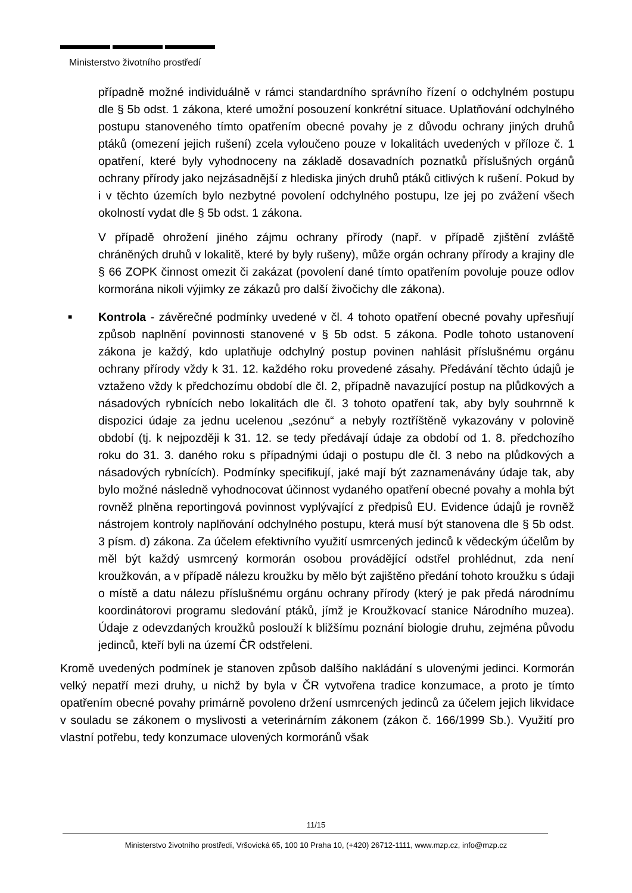Ministerstvo životního prostředí
případně možné individuálně v rámci standardního správního řízení o odchylném postupu dle § 5b odst. 1 zákona, které umožní posouzení konkrétní situace. Uplatňování odchylného postupu stanoveného tímto opatřením obecné povahy je z důvodu ochrany jiných druhů ptáků (omezení jejich rušení) zcela vyloučeno pouze v lokalitách uvedených v příloze č. 1 opatření, které byly vyhodnoceny na základě dosavadních poznatků příslušných orgánů ochrany přírody jako nejzásadnější z hlediska jiných druhů ptáků citlivých k rušení. Pokud by i v těchto územích bylo nezbytné povolení odchylného postupu, lze jej po zvážení všech okolností vydat dle § 5b odst. 1 zákona.
V případě ohrožení jiného zájmu ochrany přírody (např. v případě zjištění zvláště chráněných druhů v lokalitě, které by byly rušeny), může orgán ochrany přírody a krajiny dle § 66 ZOPK činnost omezit či zakázat (povolení dané tímto opatřením povoluje pouze odlov kormorána nikoli výjimky ze zákazů pro další živočichy dle zákona).
■
Kontrola - závěrečné podmínky uvedené v čl. 4 tohoto opatření obecné povahy upřesňují způsob naplnění povinnosti stanovené v § 5b odst. 5 zákona. Podle tohoto ustanovení zákona je každý, kdo uplatňuje odchylný postup povinen nahlásit příslušnému orgánu ochrany přírody vždy k 31. 12. každého roku provedené zásahy. Předávání těchto údajů je vztaženo vždy k předchozímu období dle čl. 2, případně navazující postup na plůdkových a násadových rybnících nebo lokalitách dle čl. 3 tohoto opatření tak, aby byly souhrnně k dispozici údaje za jednu ucelenou „sezónu“ a nebyly roztříštěně vykazovány v polovině období (tj. k nejpozději k 31. 12. se tedy předávají údaje za období od 1. 8. předchozího roku do 31. 3. daného roku s případnými údaji o postupu dle čl. 3 nebo na plůdkových a násadových rybnících). Podmínky specifikují, jaké mají být zaznamenávány údaje tak, aby bylo možné následně vyhodnocovat účinnost vydaného opatření obecné povahy a mohla být rovněž plněna reportingová povinnost vyplývající z předpisů EU. Evidence údajů je rovněž nástrojem kontroly naplňování odchylného postupu, která musí být stanovena dle § 5b odst. 3 písm. d) zákona. Za účelem efektivního využití usmrcených jedinců k vědeckým účelům by měl být každý usmrcený kormorán osobou provádějící odstřel prohlédnut, zda není kroužkován, a v případě nálezu kroužku by mělo být zajištěno předání tohoto kroužku s údaji o místě a datu nálezu příslušnému orgánu ochrany přírody (který je pak předá národnímu koordinátorovi programu sledování ptáků, jímž je Kroužkovací stanice Národního muzea). Údaje z odevzdaných kroužků poslouží k bližšímu poznání biologie druhu, zejména původu jedinců, kteří byli na území ČR odstřeleni.
Kromě uvedených podmínek je stanoven způsob dalšího nakládání s ulovenými jedinci. Kormorán velký nepatří mezi druhy, u nichž by byla v ČR vytvořena tradice konzumace, a proto je tímto opatřením obecné povahy primárně povoleno držení usmrcených jedinců za účelem jejich likvidace v souladu se zákonem o myslivosti a veterinárním zákonem (zákon č. 166/1999 Sb.). Využití pro vlastní potřebu, tedy konzumace ulovených kormoránů však
11/15
Ministerstvo životního prostředí, Vršovická 65, 100 10 Praha 10, (+420) 26712-1111, www.mzp.cz, info@mzp.cz